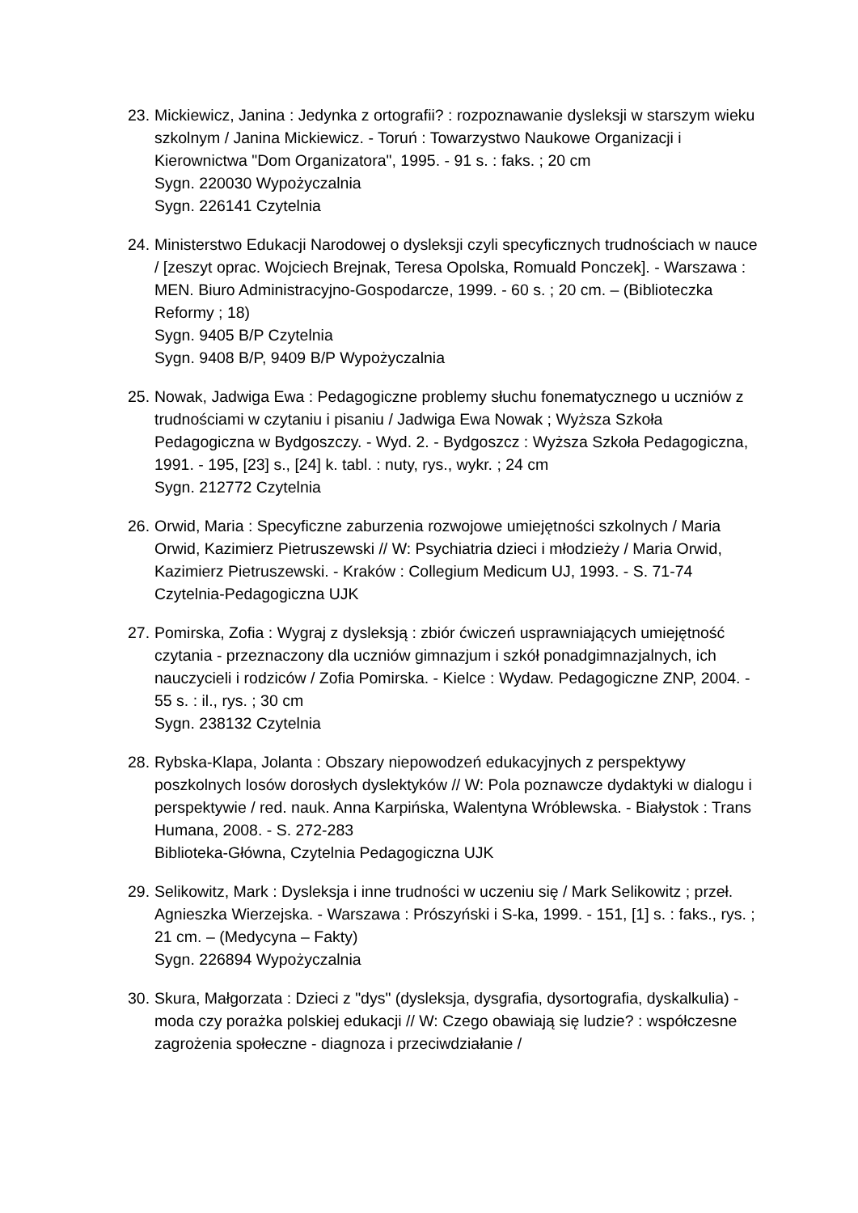23.
Mickiewicz, Janina : Jedynka z ortografii? : rozpoznawanie dysleksji w starszym wieku szkolnym / Janina Mickiewicz. - Toruń : Towarzystwo Naukowe Organizacji i Kierownictwa "Dom Organizatora", 1995. - 91 s. : faks. ; 20 cm
Sygn. 220030 Wypożyczalnia
Sygn. 226141 Czytelnia
24.
Ministerstwo Edukacji Narodowej o dysleksji czyli specyficznych trudnościach w nauce / [zeszyt oprac. Wojciech Brejnak, Teresa Opolska, Romuald Ponczek]. - Warszawa : MEN. Biuro Administracyjno-Gospodarcze, 1999. - 60 s. ; 20 cm. – (Biblioteczka Reformy ; 18)
Sygn. 9405 B/P Czytelnia
Sygn. 9408 B/P, 9409 B/P Wypożyczalnia
25.
Nowak, Jadwiga Ewa : Pedagogiczne problemy słuchu fonematycznego u uczniów z trudnościami w czytaniu i pisaniu / Jadwiga Ewa Nowak ; Wyższa Szkoła Pedagogiczna w Bydgoszczy. - Wyd. 2. - Bydgoszcz : Wyższa Szkoła Pedagogiczna, 1991. - 195, [23] s., [24] k. tabl. : nuty, rys., wykr. ; 24 cm
Sygn. 212772 Czytelnia
26.
Orwid, Maria : Specyficzne zaburzenia rozwojowe umiejętności szkolnych / Maria Orwid, Kazimierz Pietruszewski // W: Psychiatria dzieci i młodzieży / Maria Orwid, Kazimierz Pietruszewski. - Kraków : Collegium Medicum UJ, 1993. - S. 71-74
Czytelnia-Pedagogiczna UJK
27.
Pomirska, Zofia : Wygraj z dysleksją : zbiór ćwiczeń usprawniających umiejętność czytania - przeznaczony dla uczniów gimnazjum i szkół ponadgimnazjalnych, ich nauczycieli i rodziców / Zofia Pomirska. - Kielce : Wydaw. Pedagogiczne ZNP, 2004. - 55 s. : il., rys. ; 30 cm
Sygn. 238132 Czytelnia
28.
Rybska-Klapa, Jolanta : Obszary niepowodzeń edukacyjnych z perspektywy poszkolnych losów dorosłych dyslektyków // W: Pola poznawcze dydaktyki w dialogu i perspektywie / red. nauk. Anna Karpińska, Walentyna Wróblewska. - Białystok : Trans Humana, 2008. - S. 272-283
Biblioteka-Główna, Czytelnia Pedagogiczna UJK
29.
Selikowitz, Mark : Dysleksja i inne trudności w uczeniu się / Mark Selikowitz ; przeł. Agnieszka Wierzejska. - Warszawa : Prószyński i S-ka, 1999. - 151, [1] s. : faks., rys. ; 21 cm. – (Medycyna – Fakty)
Sygn. 226894 Wypożyczalnia
30.
Skura, Małgorzata : Dzieci z "dys" (dysleksja, dysgrafia, dysortografia, dyskalkulia) - moda czy porażka polskiej edukacji // W: Czego obawiają się ludzie? : współczesne zagrożenia społeczne - diagnoza i przeciwdziałanie /